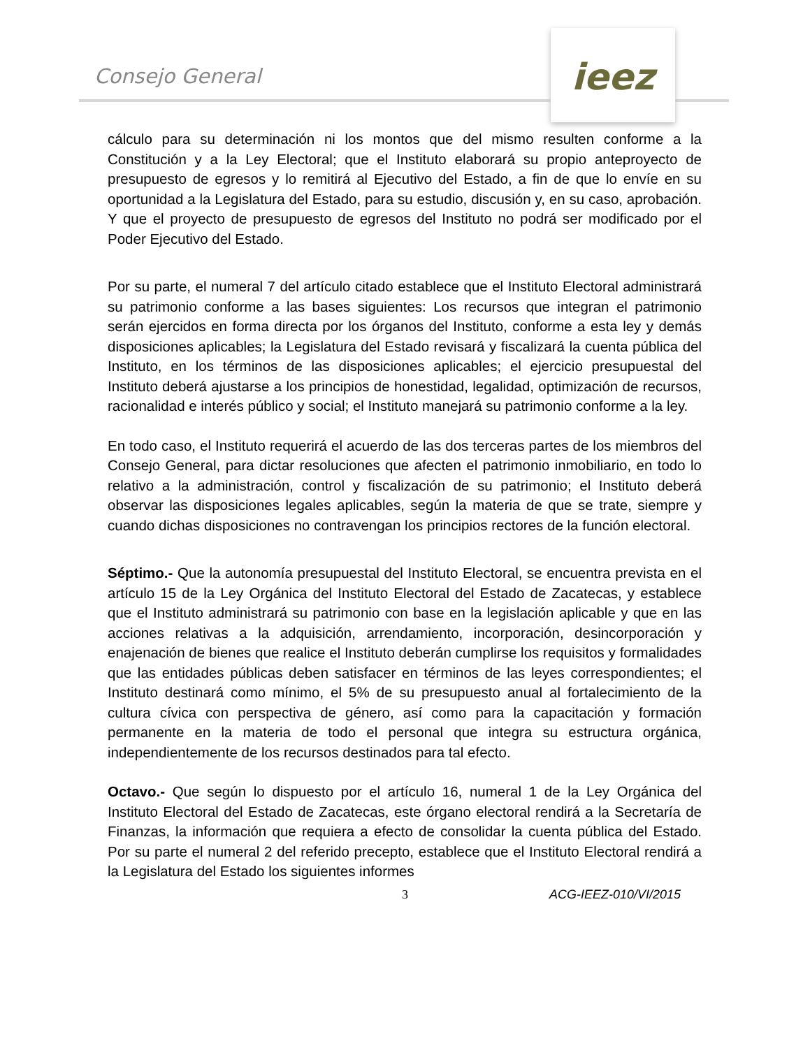Consejo General
ieez
cálculo para su determinación ni los montos que del mismo resulten conforme a la Constitución y a la Ley Electoral; que el Instituto elaborará su propio anteproyecto de presupuesto de egresos y lo remitirá al Ejecutivo del Estado, a fin de que lo envíe en su oportunidad a la Legislatura del Estado, para su estudio, discusión y, en su caso, aprobación. Y que el proyecto de presupuesto de egresos del Instituto no podrá ser modificado por el Poder Ejecutivo del Estado.
Por su parte, el numeral 7 del artículo citado establece que el Instituto Electoral administrará su patrimonio conforme a las bases siguientes: Los recursos que integran el patrimonio serán ejercidos en forma directa por los órganos del Instituto, conforme a esta ley y demás disposiciones aplicables; la Legislatura del Estado revisará y fiscalizará la cuenta pública del Instituto, en los términos de las disposiciones aplicables; el ejercicio presupuestal del Instituto deberá ajustarse a los principios de honestidad, legalidad, optimización de recursos, racionalidad e interés público y social; el Instituto manejará su patrimonio conforme a la ley.
En todo caso, el Instituto requerirá el acuerdo de las dos terceras partes de los miembros del Consejo General, para dictar resoluciones que afecten el patrimonio inmobiliario, en todo lo relativo a la administración, control y fiscalización de su patrimonio; el Instituto deberá observar las disposiciones legales aplicables, según la materia de que se trate, siempre y cuando dichas disposiciones no contravengan los principios rectores de la función electoral.
Séptimo.- Que la autonomía presupuestal del Instituto Electoral, se encuentra prevista en el artículo 15 de la Ley Orgánica del Instituto Electoral del Estado de Zacatecas, y establece que el Instituto administrará su patrimonio con base en la legislación aplicable y que en las acciones relativas a la adquisición, arrendamiento, incorporación, desincorporación y enajenación de bienes que realice el Instituto deberán cumplirse los requisitos y formalidades que las entidades públicas deben satisfacer en términos de las leyes correspondientes; el Instituto destinará como mínimo, el 5% de su presupuesto anual al fortalecimiento de la cultura cívica con perspectiva de género, así como para la capacitación y formación permanente en la materia de todo el personal que integra su estructura orgánica, independientemente de los recursos destinados para tal efecto.
Octavo.- Que según lo dispuesto por el artículo 16, numeral 1 de la Ley Orgánica del Instituto Electoral del Estado de Zacatecas, este órgano electoral rendirá a la Secretaría de Finanzas, la información que requiera a efecto de consolidar la cuenta pública del Estado. Por su parte el numeral 2 del referido precepto, establece que el Instituto Electoral rendirá a la Legislatura del Estado los siguientes informes
3 ACG-IEEZ-010/VI/2015